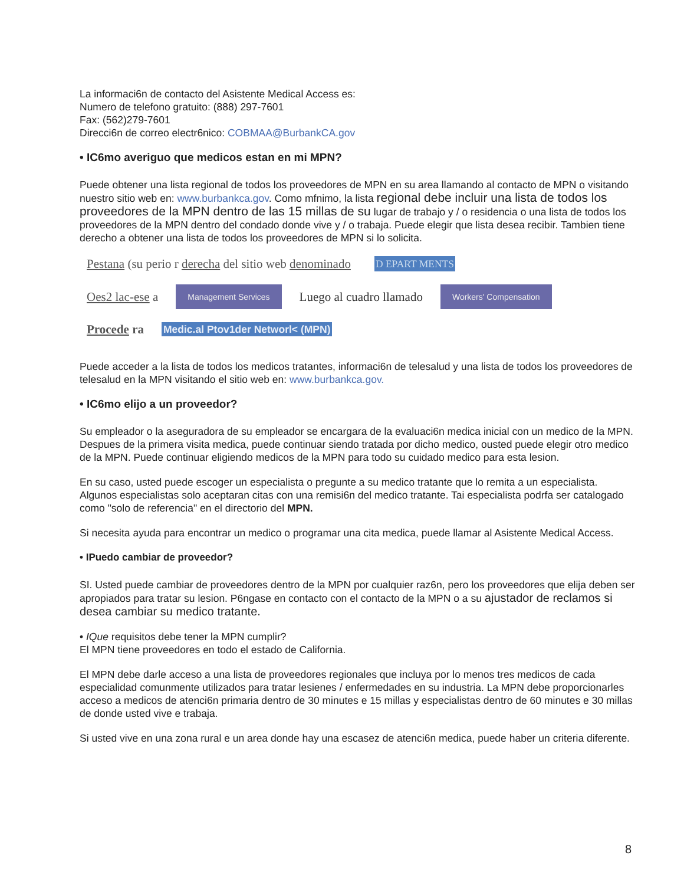La informaci6n de contacto del Asistente Medical Access es:
Numero de telefono gratuito: (888) 297-7601
Fax: (562)279-7601
Direcci6n de correo electr6nico: COBMAA@BurbankCA.gov
• IC6mo averiguo que medicos estan en mi MPN?
Puede obtener una lista regional de todos los proveedores de MPN en su area llamando al contacto de MPN o visitando nuestro sitio web en: www.burbankca.gov. Como mfnimo, la lista regional debe incluir una lista de todos los proveedores de la MPN dentro de las 15 millas de su lugar de trabajo y / o residencia o una lista de todos los proveedores de la MPN dentro del condado donde vive y / o trabaja. Puede elegir que lista desea recibir. Tambien tiene derecho a obtener una lista de todos los proveedores de MPN si lo solicita.
Pestana (su perio r derecha del sitio web denominado D EPART MENTS
Oes2 lac-ese a Management Services Luego al cuadro llamado Workers' Compensation
Procede ra Medic.al Ptov1der Networl< (MPN)
Puede acceder a la lista de todos los medicos tratantes, informaci6n de telesalud y una lista de todos los proveedores de telesalud en la MPN visitando el sitio web en: www.burbankca.gov.
• IC6mo elijo a un proveedor?
Su empleador o la aseguradora de su empleador se encargara de la evaluaci6n medica inicial con un medico de la MPN. Despues de la primera visita medica, puede continuar siendo tratada por dicho medico, ousted puede elegir otro medico de la MPN. Puede continuar eligiendo medicos de la MPN para todo su cuidado medico para esta lesion.
En su caso, usted puede escoger un especialista o pregunte a su medico tratante que lo remita a un especialista. Algunos especialistas solo aceptaran citas con una remisi6n del medico tratante. Tai especialista podrfa ser catalogado como "solo de referencia" en el directorio del MPN.
Si necesita ayuda para encontrar un medico o programar una cita medica, puede llamar al Asistente Medical Access.
• IPuedo cambiar de proveedor?
SI. Usted puede cambiar de proveedores dentro de la MPN por cualquier raz6n, pero los proveedores que elija deben ser apropiados para tratar su lesion. P6ngase en contacto con el contacto de la MPN o a su ajustador de reclamos si desea cambiar su medico tratante.
• IQue requisitos debe tener la MPN cumplir?
El MPN tiene proveedores en todo el estado de California.
El MPN debe darle acceso a una lista de proveedores regionales que incluya por lo menos tres medicos de cada especialidad comunmente utilizados para tratar lesienes / enfermedades en su industria. La MPN debe proporcionarles acceso a medicos de atenci6n primaria dentro de 30 minutes e 15 millas y especialistas dentro de 60 minutes e 30 millas de donde usted vive e trabaja.
Si usted vive en una zona rural e un area donde hay una escasez de atenci6n medica, puede haber un criteria diferente.
8